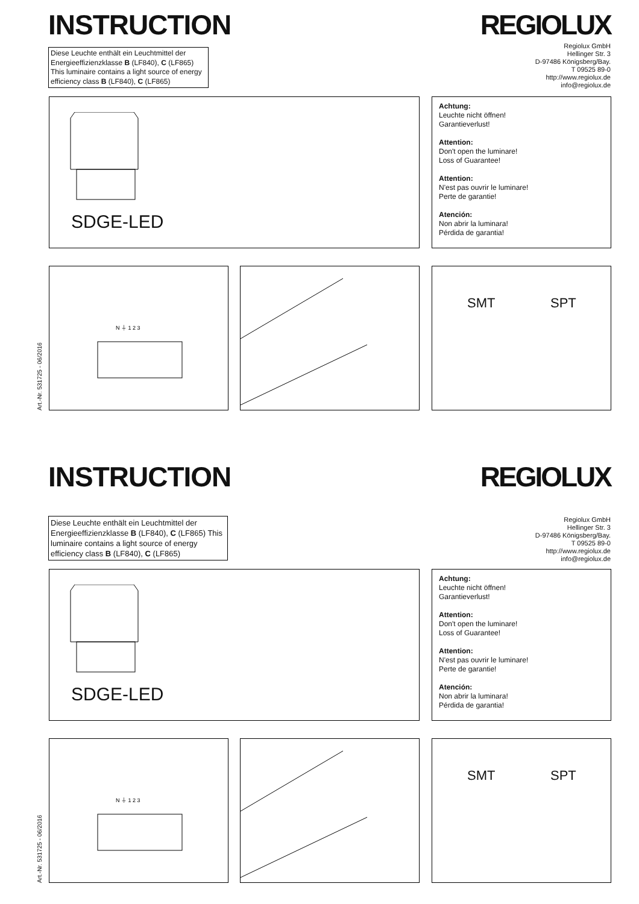INSTRUCTION REGIOLUX
Diese Leuchte enthält ein Leuchtmittel der Energieeffizienzklasse B (LF840), C (LF865) This luminaire contains a light source of energy efficiency class B (LF840), C (LF865)
Regiolux GmbH
Hellinger Str. 3
D-97486 Königsberg/Bay.
T 09525 89-0
http://www.regiolux.de
info@regiolux.de
SDGE-LED
Achtung:
Leuchte nicht öffnen!
Garantieverlust!
Attention:
Don't open the luminare!
Loss of Guarantee!
Attention:
N'est pas ouvrir le luminare!
Perte de garantie!
Atención:
Non abrir la luminara!
Pérdida de garantia!
N ⏚ 1 2 3
SMT SPT
Art.-Nr. 531725 - 06/2016
INSTRUCTION REGIOLUX
Diese Leuchte enthält ein Leuchtmittel der Energieeffizienzklasse B (LF840), C (LF865) This luminaire contains a light source of energy efficiency class B (LF840), C (LF865)
Regiolux GmbH
Hellinger Str. 3
D-97486 Königsberg/Bay.
T 09525 89-0
http://www.regiolux.de
info@regiolux.de
SDGE-LED
Achtung:
Leuchte nicht öffnen!
Garantieverlust!
Attention:
Don't open the luminare!
Loss of Guarantee!
Attention:
N'est pas ouvrir le luminare!
Perte de garantie!
Atención:
Non abrir la luminara!
Pérdida de garantia!
N ⏚ 1 2 3
SMT SPT
Art.-Nr. 531725 - 06/2016